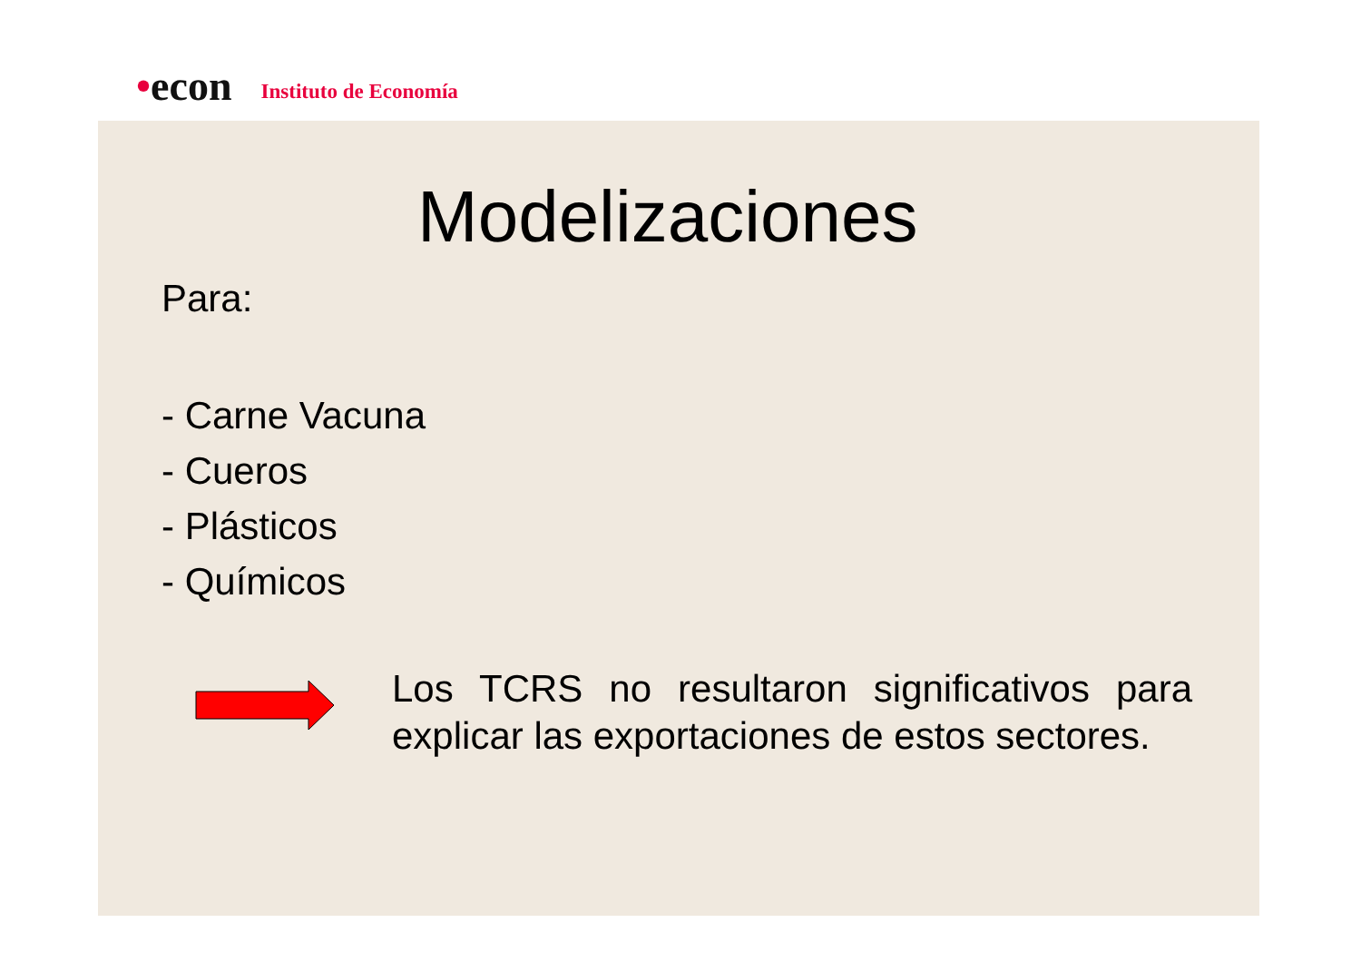•econ Instituto de Economía
Modelizaciones
Para:
- Carne Vacuna
- Cueros
- Plásticos
- Químicos
Los TCRS no resultaron significativos para explicar las exportaciones de estos sectores.